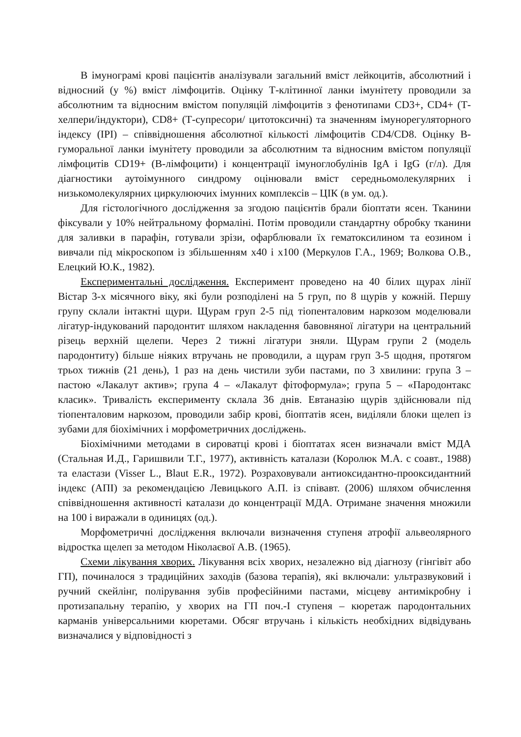В імунограмі крові пацієнтів аналізували загальний вміст лейкоцитів, абсолютний і відносний (у %) вміст лімфоцитів. Оцінку Т-клітинної ланки імунітету проводили за абсолютним та відносним вмістом популяцій лімфоцитів з фенотипами CD3+, CD4+ (Т-хелпери/індуктори), CD8+ (Т-супресори/ цитотоксичні) та значенням імунорегуляторного індексу (ІРІ) – співвідношення абсолютної кількості лімфоцитів CD4/CD8. Оцінку В-гуморальної ланки імунітету проводили за абсолютним та відносним вмістом популяції лімфоцитів CD19+ (В-лімфоцити) і концентрації імуноглобулінів IgA і IgG (г/л). Для діагностики аутоімунного синдрому оцінювали вміст середньомолекулярних і низькомолекулярних циркулюючих імунних комплексів – ЦІК (в ум. од.).
Для гістологічного дослідження за згодою пацієнтів брали біоптати ясен. Тканини фіксували у 10% нейтральному формаліні. Потім проводили стандартну обробку тканини для заливки в парафін, готували зрізи, офарблювали їх гематоксилином та еозином і вивчали під мікроскопом із збільшенням х40 і х100 (Меркулов Г.А., 1969; Волкова О.В., Елецкий Ю.К., 1982).
Експериментальні дослідження. Експеримент проведено на 40 білих щурах лінії Вістар 3-х місячного віку, які були розподілені на 5 груп, по 8 щурів у кожній. Першу групу склали інтактні щури. Щурам груп 2-5 під тіопенталовим наркозом моделювали лігатур-індукований пародонтит шляхом накладення бавовняної лігатури на центральний різець верхній щелепи. Через 2 тижні лігатури зняли. Щурам групи 2 (модель пародонтиту) більше ніяких втручань не проводили, а щурам груп 3-5 щодня, протягом трьох тижнів (21 день), 1 раз на день чистили зуби пастами, по 3 хвилини: група 3 – пастою «Лакалут актив»; група 4 – «Лакалут фітоформула»; група 5 – «Пародонтакс класик». Тривалість експерименту склала 36 днів. Евтаназію щурів здійснювали під тіопенталовим наркозом, проводили забір крові, біоптатів ясен, виділяли блоки щелеп із зубами для біохімічних і морфометричних досліджень.
Біохімічними методами в сироватці крові і біоптатах ясен визначали вміст МДА (Стальная И.Д., Гаришвили Т.Г., 1977), активність каталази (Королюк М.А. с соавт., 1988) та еластази (Visser L., Blaut E.R., 1972). Розраховували антиоксидантно-прооксидантний індекс (АПІ) за рекомендацією Левицького А.П. із співавт. (2006) шляхом обчислення співвідношення активності каталази до концентрації МДА. Отримане значення множили на 100 і виражали в одиницях (од.).
Морфометричні дослідження включали визначення ступеня атрофії альвеолярного відростка щелеп за методом Ніколаєвої А.В. (1965).
Схеми лікування хворих. Лікування всіх хворих, незалежно від діагнозу (гінгівіт або ГП), починалося з традиційних заходів (базова терапія), які включали: ультразвуковий і ручний скейлінг, полірування зубів професійними пастами, місцеву антимікробну і протизапальну терапію, у хворих на ГП поч.-І ступеня – кюретаж пародонтальних карманів універсальними кюретами. Обсяг втручань і кількість необхідних відвідувань визначалися у відповідності з